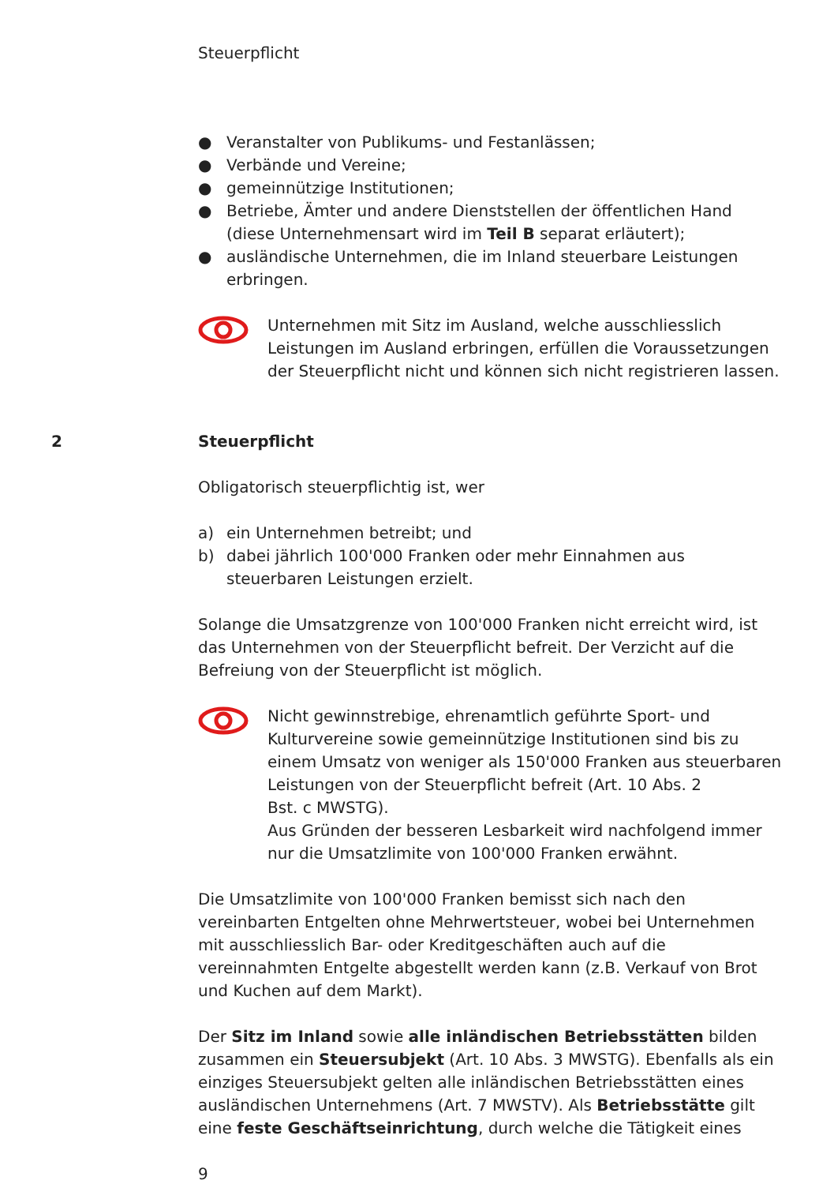Steuerpflicht
● Veranstalter von Publikums- und Festanlässen;
● Verbände und Vereine;
● gemeinnützige Institutionen;
● Betriebe, Ämter und andere Dienststellen der öffentlichen Hand (diese Unternehmensart wird im Teil B separat erläutert);
● ausländische Unternehmen, die im Inland steuerbare Leistungen erbringen.
Unternehmen mit Sitz im Ausland, welche ausschliesslich Leistungen im Ausland erbringen, erfüllen die Voraussetzungen der Steuerpflicht nicht und können sich nicht registrieren lassen.
2 Steuerpflicht
Obligatorisch steuerpflichtig ist, wer
a) ein Unternehmen betreibt; und
b) dabei jährlich 100'000 Franken oder mehr Einnahmen aus steuerbaren Leistungen erzielt.
Solange die Umsatzgrenze von 100'000 Franken nicht erreicht wird, ist das Unternehmen von der Steuerpflicht befreit. Der Verzicht auf die Befreiung von der Steuerpflicht ist möglich.
Nicht gewinnstrebige, ehrenamtlich geführte Sport- und Kulturvereine sowie gemeinnützige Institutionen sind bis zu einem Umsatz von weniger als 150'000 Franken aus steuerbaren Leistungen von der Steuerpflicht befreit (Art. 10 Abs. 2
Bst. c MWSTG).
Aus Gründen der besseren Lesbarkeit wird nachfolgend immer nur die Umsatzlimite von 100'000 Franken erwähnt.
Die Umsatzlimite von 100'000 Franken bemisst sich nach den vereinbarten Entgelten ohne Mehrwertsteuer, wobei bei Unternehmen mit ausschliesslich Bar- oder Kreditgeschäften auch auf die vereinnahmten Entgelte abgestellt werden kann (z.B. Verkauf von Brot und Kuchen auf dem Markt).
Der Sitz im Inland sowie alle inländischen Betriebsstätten bilden zusammen ein Steuersubjekt (Art. 10 Abs. 3 MWSTG). Ebenfalls als ein einziges Steuersubjekt gelten alle inländischen Betriebsstätten eines ausländischen Unternehmens (Art. 7 MWSTV). Als Betriebsstätte gilt eine feste Geschäftseinrichtung, durch welche die Tätigkeit eines
9